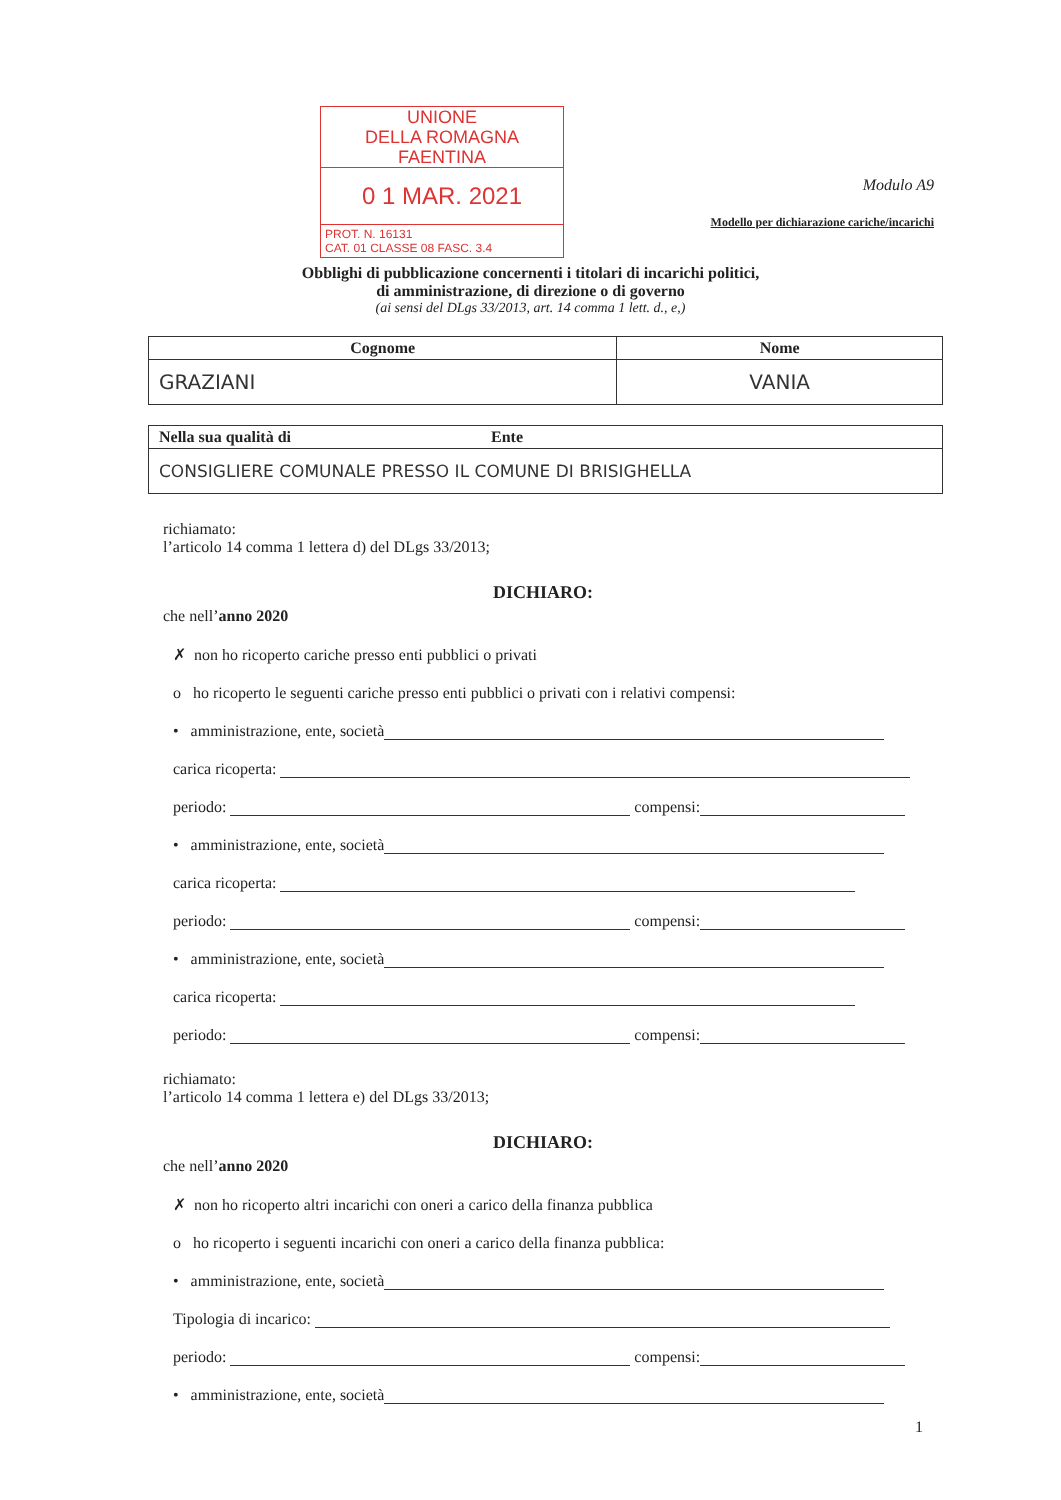UNIONE
DELLA ROMAGNA FAENTINA
0 1 MAR. 2021
PROT. N. 16131
CAT. 01 CLASSE 08 FASC. 3.4
Modulo A9
Modello per dichiarazione cariche/incarichi
Obblighi di pubblicazione concernenti i titolari di incarichi politici,
di amministrazione, di direzione o di governo
(ai sensi del DLgs 33/2013, art. 14 comma 1 lett. d., e,)
| Cognome | Nome |
| --- | --- |
| GRAZIANI | VANIA |
| Nella sua qualità di Ente |
| --- |
| CONSIGLIERE COMUNALE PRESSO IL COMUNE DI BRISIGHELLA |
richiamato:
l’articolo 14 comma 1 lettera d) del DLgs 33/2013;
DICHIARO:
che nell’anno 2020
✗ non ho ricoperto cariche presso enti pubblici o privati
o ho ricoperto le seguenti cariche presso enti pubblici o privati con i relativi compensi:
• amministrazione, ente, società
carica ricoperta:
periodo: compensi:
• amministrazione, ente, società
carica ricoperta:
periodo: compensi:
• amministrazione, ente, società
carica ricoperta:
periodo: compensi:
richiamato:
l’articolo 14 comma 1 lettera e) del DLgs 33/2013;
DICHIARO:
che nell’anno 2020
✗ non ho ricoperto altri incarichi con oneri a carico della finanza pubblica
o ho ricoperto i seguenti incarichi con oneri a carico della finanza pubblica:
• amministrazione, ente, società
Tipologia di incarico:
periodo: compensi:
• amministrazione, ente, società
1